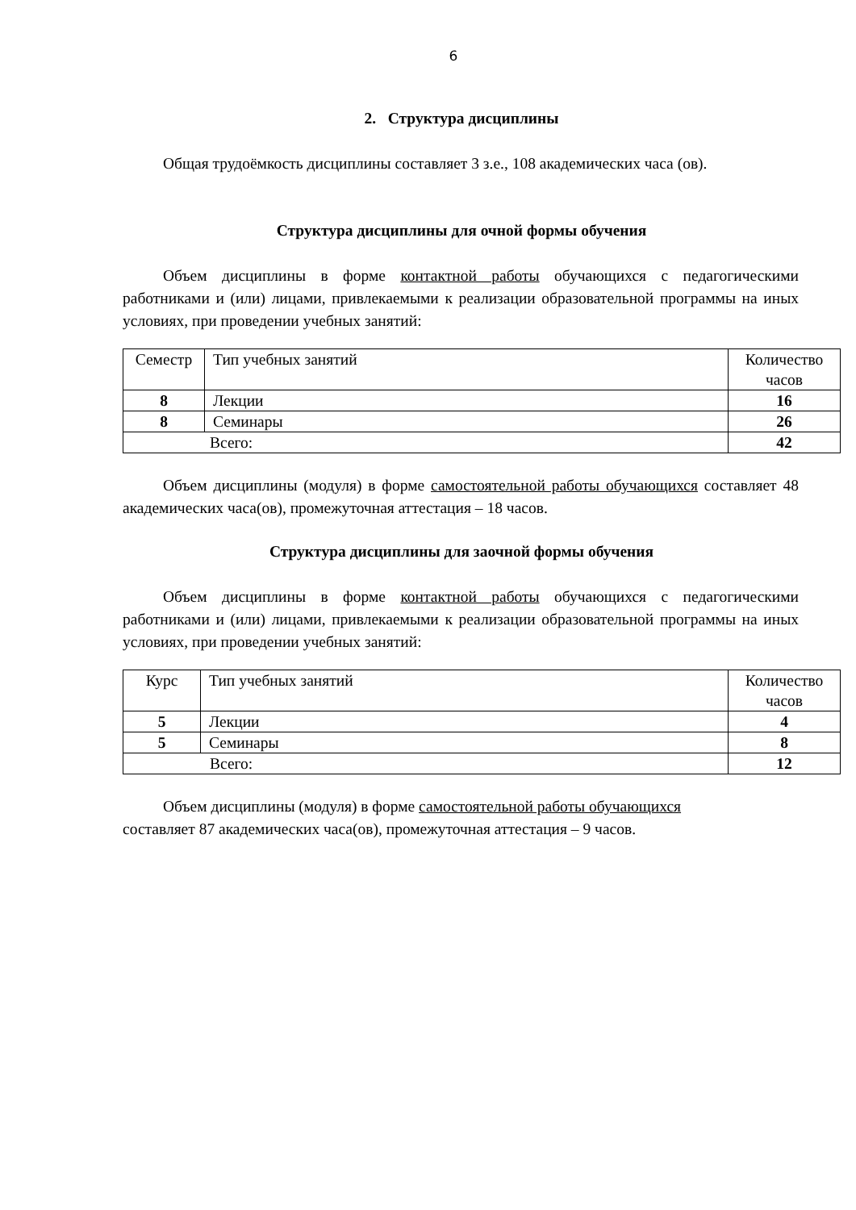6
2. Структура дисциплины
Общая трудоёмкость дисциплины составляет 3 з.е., 108 академических часа (ов).
Структура дисциплины для очной формы обучения
Объем дисциплины в форме контактной работы обучающихся с педагогическими работниками и (или) лицами, привлекаемыми к реализации образовательной программы на иных условиях, при проведении учебных занятий:
| Семестр | Тип учебных занятий | Количество часов |
| 8 | Лекции | 16 |
| 8 | Семинары | 26 |
| Всего: | | 42 |
Объем дисциплины (модуля) в форме самостоятельной работы обучающихся составляет 48 академических часа(ов), промежуточная аттестация – 18 часов.
Структура дисциплины для заочной формы обучения
Объем дисциплины в форме контактной работы обучающихся с педагогическими работниками и (или) лицами, привлекаемыми к реализации образовательной программы на иных условиях, при проведении учебных занятий:
| Курс | Тип учебных занятий | Количество часов |
| 5 | Лекции | 4 |
| 5 | Семинары | 8 |
| Всего: | | 12 |
Объем дисциплины (модуля) в форме самостоятельной работы обучающихся
составляет 87 академических часа(ов), промежуточная аттестация – 9 часов.